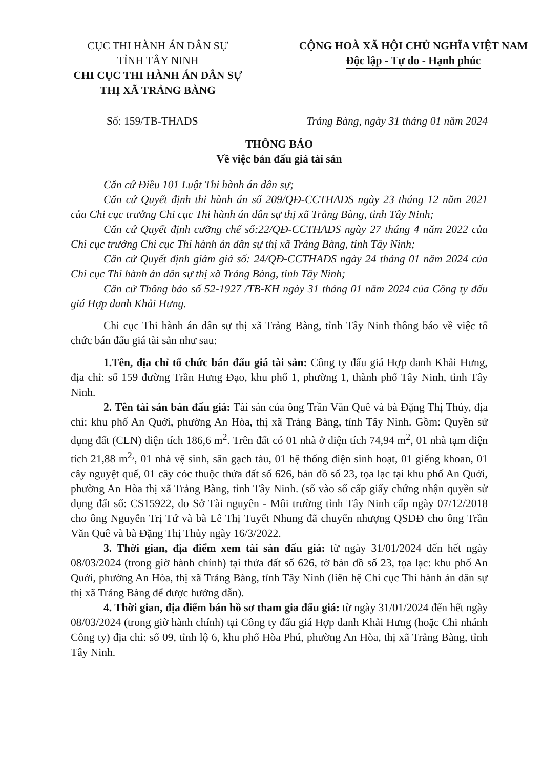CỤC THI HÀNH ÁN DÂN SỰ
TỈNH TÂY NINH
CHI CỤC THI HÀNH ÁN DÂN SỰ
THỊ XÃ TRẢNG BÀNG
CỘNG HOÀ XÃ HỘI CHỦ NGHĨA VIỆT NAM
Độc lập - Tự do - Hạnh phúc
Số: 159/TB-THADS Trảng Bàng, ngày 31 tháng 01 năm 2024
THÔNG BÁO
Về việc bán đấu giá tài sản
Căn cứ Điều 101 Luật Thi hành án dân sự;
Căn cứ Quyết định thi hành án số 209/QĐ-CCTHADS ngày 23 tháng 12 năm 2021 của Chi cục trưởng Chi cục Thi hành án dân sự thị xã Trảng Bàng, tỉnh Tây Ninh;
Căn cứ Quyết định cưỡng chế số:22/QĐ-CCTHADS ngày 27 tháng 4 năm 2022 của Chi cục trưởng Chi cục Thi hành án dân sự thị xã Trảng Bàng, tỉnh Tây Ninh;
Căn cứ Quyết định giảm giá số: 24/QĐ-CCTHADS ngày 24 tháng 01 năm 2024 của Chi cục Thi hành án dân sự thị xã Trảng Bàng, tỉnh Tây Ninh;
Căn cứ Thông báo số 52-1927 /TB-KH ngày 31 tháng 01 năm 2024 của Công ty đấu giá Hợp danh Khải Hưng.
Chi cục Thi hành án dân sự thị xã Trảng Bàng, tỉnh Tây Ninh thông báo về việc tổ chức bán đấu giá tài sản như sau:
1.Tên, địa chỉ tổ chức bán đấu giá tài sản: Công ty đấu giá Hợp danh Khải Hưng, địa chỉ: số 159 đường Trần Hưng Đạo, khu phố 1, phường 1, thành phố Tây Ninh, tỉnh Tây Ninh.
2. Tên tài sản bán đấu giá: Tài sản của ông Trần Văn Quê và bà Đặng Thị Thủy, địa chỉ: khu phố An Quới, phường An Hòa, thị xã Trảng Bàng, tỉnh Tây Ninh. Gồm: Quyền sử dụng đất (CLN) diện tích 186,6 m<sup>2</sup>. Trên đất có 01 nhà ở diện tích 74,94 m<sup>2</sup>, 01 nhà tạm diện tích 21,88 m<sup>2,</sup>, 01 nhà vệ sinh, sân gạch tàu, 01 hệ thống điện sinh hoạt, 01 giếng khoan, 01 cây nguyệt quế, 01 cây cóc thuộc thửa đất số 626, bản đồ số 23, tọa lạc tại khu phố An Quới, phường An Hòa thị xã Trảng Bàng, tỉnh Tây Ninh. (số vào sổ cấp giấy chứng nhận quyền sử dụng đất số: CS15922, do Sở Tài nguyên - Môi trường tỉnh Tây Ninh cấp ngày 07/12/2018 cho ông Nguyễn Trị Tứ và bà Lê Thị Tuyết Nhung đã chuyển nhượng QSDĐ cho ông Trần Văn Quê và bà Đặng Thị Thủy ngày 16/3/2022.
3. Thời gian, địa điểm xem tài sản đấu giá: từ ngày 31/01/2024 đến hết ngày 08/03/2024 (trong giờ hành chính) tại thửa đất số 626, tờ bản đồ số 23, tọa lạc: khu phố An Quới, phường An Hòa, thị xã Trảng Bàng, tỉnh Tây Ninh (liên hệ Chi cục Thi hành án dân sự thị xã Trảng Bàng để được hướng dẫn).
4. Thời gian, địa điểm bán hồ sơ tham gia đấu giá: từ ngày 31/01/2024 đến hết ngày 08/03/2024 (trong giờ hành chính) tại Công ty đấu giá Hợp danh Khải Hưng (hoặc Chi nhánh Công ty) địa chỉ: số 09, tỉnh lộ 6, khu phố Hòa Phú, phường An Hòa, thị xã Trảng Bàng, tỉnh Tây Ninh.